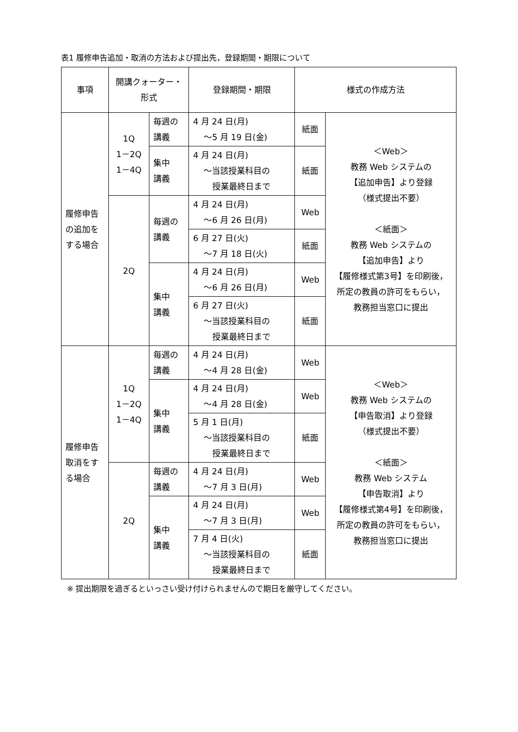表1 履修申告追加・取消の方法および提出先，登録期間・期限について
| 事項 | 開講クォーター・ 形式 | | 登録期間・期限 | 様式の作成方法 | |
| --- | --- | --- | --- | --- | --- |
| 履修申告の追加をする場合 | 1Q 1－2Q 1－4Q | 毎週の 講義 | 4 月 24 日(月) ～5 月 19 日(金) | 紙面 | ＜Web＞ 教務 Web システムの 【追加申告】より登録 （様式提出不要） ＜紙面＞ 教務 Web システムの 【追加申告】より 【履修様式第3号】を印刷後， 所定の教員の許可をもらい， 教務担当窓口に提出 |
| | | 集中 講義 | 4 月 24 日(月) ～当該授業科目の 授業最終日まで | 紙面 | |
| | 2Q | 毎週の 講義 | 4 月 24 日(月) ～6 月 26 日(月) | Web | |
| | | | 6 月 27 日(火) ～7 月 18 日(火) | 紙面 | |
| | | 集中 講義 | 4 月 24 日(月) ～6 月 26 日(月) | Web | |
| | | | 6 月 27 日(火) ～当該授業科目の 授業最終日まで | 紙面 | |
| 履修申告取消をする場合 | 1Q 1－2Q 1－4Q | 毎週の 講義 | 4 月 24 日(月) ～4 月 28 日(金) | Web | ＜Web＞ 教務 Web システムの 【申告取消】より登録 （様式提出不要） ＜紙面＞ 教務 Web システム 【申告取消】より 【履修様式第4号】を印刷後， 所定の教員の許可をもらい， 教務担当窓口に提出 |
| | | 集中 講義 | 4 月 24 日(月) ～4 月 28 日(金) | Web | |
| | | | 5 月 1 日(月) ～当該授業科目の 授業最終日まで | 紙面 | |
| | 2Q | 毎週の 講義 | 4 月 24 日(月) ～7 月 3 日(月) | Web | |
| | | 集中 講義 | 4 月 24 日(月) ～7 月 3 日(月) | Web | |
| | | | 7 月 4 日(火) ～当該授業科目の 授業最終日まで | 紙面 | |
※ 提出期限を過ぎるといっさい受け付けられませんので期日を厳守してください。